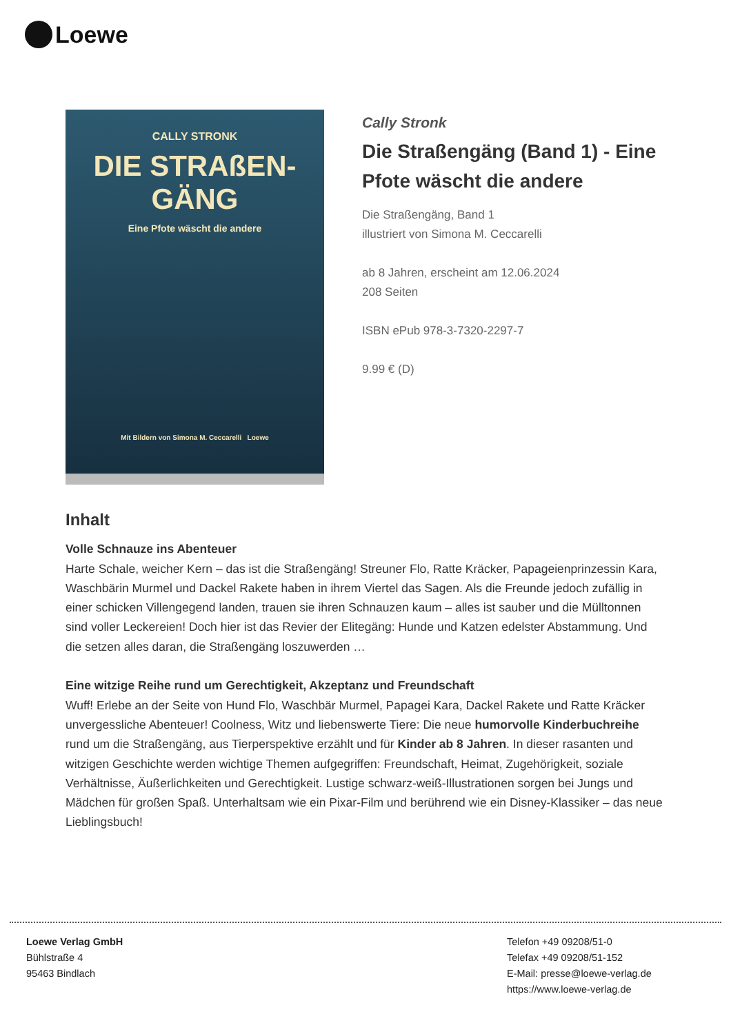Loewe
CALLY STRONK
DIE STRAßEN-
GÄNG
Eine Pfote wäscht die andere
Mit Bildern von Simona M. Ceccarelli Loewe
Cally Stronk
Die Straßengäng (Band 1) - Eine Pfote wäscht die andere
Die Straßengäng, Band 1
illustriert von Simona M. Ceccarelli
ab 8 Jahren, erscheint am 12.06.2024
208 Seiten
ISBN ePub 978-3-7320-2297-7
9.99 € (D)
Inhalt
Volle Schnauze ins Abenteuer
Harte Schale, weicher Kern – das ist die Straßengäng! Streuner Flo, Ratte Kräcker, Papageienprinzessin Kara, Waschbärin Murmel und Dackel Rakete haben in ihrem Viertel das Sagen. Als die Freunde jedoch zufällig in einer schicken Villengegend landen, trauen sie ihren Schnauzen kaum – alles ist sauber und die Mülltonnen sind voller Leckereien! Doch hier ist das Revier der Elitegäng: Hunde und Katzen edelster Abstammung. Und die setzen alles daran, die Straßengäng loszuwerden …
Eine witzige Reihe rund um Gerechtigkeit, Akzeptanz und Freundschaft
Wuff! Erlebe an der Seite von Hund Flo, Waschbär Murmel, Papagei Kara, Dackel Rakete und Ratte Kräcker unvergessliche Abenteuer! Coolness, Witz und liebenswerte Tiere: Die neue humorvolle Kinderbuchreihe rund um die Straßengäng, aus Tierperspektive erzählt und für Kinder ab 8 Jahren. In dieser rasanten und witzigen Geschichte werden wichtige Themen aufgegriffen: Freundschaft, Heimat, Zugehörigkeit, soziale Verhältnisse, Äußerlichkeiten und Gerechtigkeit. Lustige schwarz-weiß-Illustrationen sorgen bei Jungs und Mädchen für großen Spaß. Unterhaltsam wie ein Pixar-Film und berührend wie ein Disney-Klassiker – das neue Lieblingsbuch!
Loewe Verlag GmbH
Bühlstraße 4
95463 Bindlach
Telefon +49 09208/51-0
Telefax +49 09208/51-152
E-Mail: presse@loewe-verlag.de
https://www.loewe-verlag.de